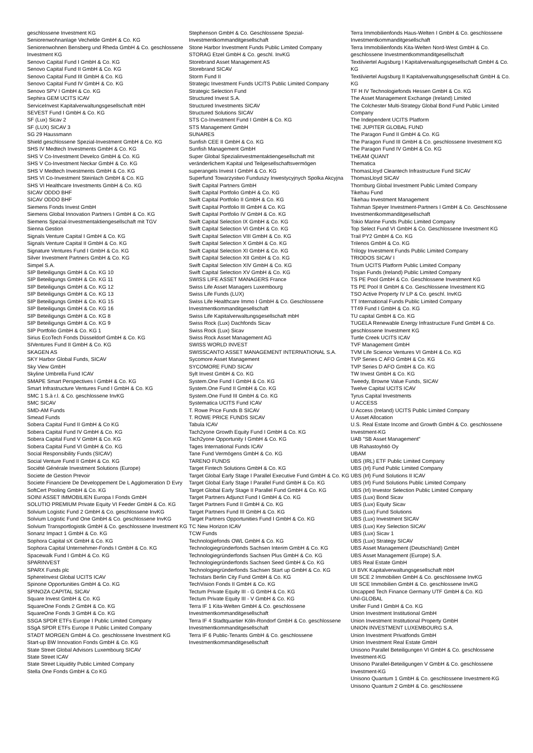geschlossene Investment KG
Seniorenwohnanlage Vechelde GmbH & Co. KG
Seniorenwohnen Bensberg und Rheda GmbH & Co. geschlossene Investment KG
Senovo Capital Fund I GmbH & Co. KG
Senovo Capital Fund II GmbH & Co. KG
Senovo Capital Fund III GmbH & Co. KG
Senovo Capital Fund IV GmbH & Co. KG
Senovo SPV I GmbH & Co. KG
Sephira GEM UCITS ICAV
ServiceInvest Kapitalverwaltungsgesellschaft mbH
SEVEST Fund I GmbH & Co. KG
SF (Lux) Sicav 2
SF (LUX) SICAV 3
SG 29 Haussmann
Shield geschlossene Spezial-Investment GmbH & Co. KG
SHS IV Medtech Investments GmbH & Co. KG
SHS V Co-Investment Develco GmbH & Co. KG
SHS V Co-Investment Neckar GmbH & Co. KG
SHS V Medtech Investments GmbH & Co. KG
SHS VI Co-Investment Steinlach GmbH & Co. KG
SHS VI Healthcare Investments GmbH & Co. KG
SICAV ODDO BHF
SICAV ODDO BHF
Siemens Fonds Invest GmbH
Siemens Global Innovation Partners I GmbH & Co. KG
Siemens Spezial-Investmentaktiengesellschaft mit TGV
Sienna Gestion
Signals Venture Capital I GmbH & Co. KG
Signals Venture Capital II GmbH & Co. KG
Signature Ventures Fund I GmbH & Co. KG
Silver Investment Partners GmbH & Co. KG
Simpel S.A.
SIP Beteiligungs GmbH & Co. KG 10
SIP Beteiligungs GmbH & Co. KG 11
SIP Beteiligungs GmbH & Co. KG 12
SIP Beteiligungs GmbH & Co. KG 13
SIP Beteiligungs GmbH & Co. KG 15
SIP Beteiligungs GmbH & Co. KG 16
SIP Beteiligungs GmbH & Co. KG 8
SIP Beteiligungs GmbH & Co. KG 9
SIP Portfolio GmbH & Co. KG 1
Sirius EcoTech Fonds Düsseldorf GmbH & Co. KG
SIVentures Fund II GmbH & Co. KG
SKAGEN AS
SKY Harbor Global Funds, SICAV
Sky View GmbH
Skyline Umbrella Fund ICAV
SMAPE Smart Perspectives I GmbH & Co. KG
Smart Infrastructure Ventures Fund I GmbH & Co. KG
SMC 1 S.à r.l. & Co. geschlossene InvKG
SMC SICAV
SMD-AM Funds
Smead Funds
Sobera Capital Fund II GmbH & Co KG
Sobera Capital Fund IV GmbH & Co. KG
Sobera Capital Fund V GmbH & Co. KG
Sobera Capital Fund VI GmbH & Co. KG
Social Responsibility Funds (SICAV)
Social Venture Fund II GmbH & Co. KG
Société Générale Investment Solutions (Europe)
Societe de Gestion Prevoir
Societe Financiere De Developpement De L Agglomeration D Evry
SoftCert Pooling GmbH & Co. KG
SOINI ASSET IMMOBILIEN Europa I Fonds GmbH
SOLUTIO PREMIUM Private Equity VI Feeder GmbH & Co. KG
Solvium Logistic Fund 2 GmbH & Co. geschlossene InvKG
Solvium Logistic Fund One GmbH & Co. geschlossene InvKG
Solvium Transportlogistik GmbH & Co. geschlossene Investment KG
Sonanz Impact 1 GmbH & Co. KG
Sophora Capital sX GmbH & Co. KG
Sophora Capital Unternehmer-Fonds I GmbH & Co. KG
Spacewalk Fund I GmbH & Co. KG
SPARINVEST
SPARX Funds plc
SphereInvest Global UCITS ICAV
Spinone Opportunities GmbH & Co. KG
SPINOZA CAPITAL SICAV
Square Invest GmbH & Co. KG
SquareOne Fonds 2 GmbH & Co. KG
SquareOne Fonds 3 GmbH & Co. KG
SSGA SPDR ETFs Europe I Public Limited Company
SSgA SPDR ETFs Europe II Public Limited Company
STADT MORGEN GmbH & Co. geschlossene Investment KG
Start-up BW Innovation Fonds GmbH & Co. KG
State Street Global Advisors Luxembourg SICAV
State Street ICAV
State Street Liquidity Public Limited Company
Stella One Fonds GmbH & Co KG
Stephenson GmbH & Co. Geschlossene Spezial-Investmentkommanditgesellschaft
Stone Harbor Investment Funds Public Limited Company
STORAG Etzel GmbH & Co. geschl. InvKG
Storebrand Asset Management AS
Storebrand SICAV
Storm Fund II
Strategic Investment Funds UCITS Public Limited Company
Strategic Selection Fund
Structured Invest S.A.
Structured Investments SICAV
Structured Solutions SICAV
STS Co-Investment Fund I GmbH & Co. KG
STS Management GmbH
SUNARES
Sunfish CEE II GmbH & Co. KG
Sunfish Management GmbH
Super Global Spezialinvestmentaktiengesellschaft mit veränderlichem Kapital und Teilgesellschaftsvermögen
superangels Invest I GmbH & Co. KG
Superfund Towarzystwo Funduszy Inwestycyjnych Spolka Akcyjna
Swift Capital Partners GmbH
Swift Capital Portfolio GmbH & Co. KG
Swift Capital Portfolio II GmbH & Co. KG
Swift Capital Portfolio III GmbH & Co. KG
Swift Capital Portfolio IV GmbH & Co. KG
Swift Capital Selection IX GmbH & Co. KG
Swift Capital Selection VI GmbH & Co. KG
Swift Capital Selection VIII GmbH & Co. KG
Swift Capital Selection X GmbH & Co. KG
Swift Capital Selection XI GmbH & Co. KG
Swift Capital Selection XII GmbH & Co. KG
Swift Capital Selection XIV GmbH & Co. KG
Swift Capital Selection XV GmbH & Co. KG
SWISS LIFE ASSET MANAGERS France
Swiss Life Asset Managers Luxembourg
Swiss Life Funds (LUX)
Swiss Life Healthcare Immo I GmbH & Co. Geschlossene Investmentkommanditgesellschaft
Swiss Life Kapitalverwaltungsgesellschaft mbH
Swiss Rock (Lux) Dachfonds Sicav
Swiss Rock (Lux) Sicav
Swiss Rock Asset Management AG
SWISS WORLD INVEST
SWISSCANTO ASSET MANAGEMENT INTERNATIONAL S.A.
Sycomore Asset Management
SYCOMORE FUND SICAV
Sylt Invest GmbH & Co. KG
System.One Fund I GmbH & Co. KG
System.One Fund II GmbH & Co. KG
System.One Fund III GmbH & Co. KG
Systematica UCITS Fund ICAV
T. Rowe Price Funds B SICAV
T. ROWE PRICE FUNDS SICAV
Tabula ICAV
Tach2yone Growth Equity Fund I GmbH & Co. KG
Tach2yone Opportunity I GmbH & Co. KG
Tages International Funds ICAV
Tane Fund Vermögens GmbH & Co. KG
TARENO FUNDS
Target Fintech Solutions GmbH & Co. KG
Target Global Early Stage I Parallel Executive Fund GmbH & Co. KG
Target Global Early Stage I Parallel Fund GmbH & Co. KG
Target Global Early Stage II Parallel Fund GmbH & Co. KG
Target Partners Adjunct Fund I GmbH & Co. KG
Target Partners Fund II GmbH & Co. KG
Target Partners Fund III GmbH & Co. KG
Target Partners Opportunities Fund I GmbH & Co. KG
TC New Horizon ICAV
TCW Funds
Technologiefonds OWL GmbH & Co. KG
Technologiegründerfonds Sachsen Interim GmbH & Co. KG
Technologiegründerfonds Sachsen Plus GmbH & Co. KG
Technologiegründerfonds Sachsen Seed GmbH & Co. KG
Technologiegründerfonds Sachsen Start up GmbH & Co. KG
Techstars Berlin City Fund GmbH & Co. KG
TechVision Fonds II GmbH & Co. KG
Tectum Private Equity III - G GmbH & Co. KG
Tectum Private Equity III - V GmbH & Co. KG
Terra IF 1 Kita-Welten GmbH & Co. geschlossene Investmentkommanditgesellschaft
Terra IF 4 Stadtquartier Köln-Rondorf GmbH & Co. geschlossene Investmentkommanditgesellschaft
Terra IF 6 Public-Tenants GmbH & Co. geschlossene Investmentkommanditgesellschaft
Terra Immobilienfonds Haus-Welten I GmbH & Co. geschlossene Investmentkommanditgesellschaft
Terra Immobilienfonds Kita-Welten Nord-West GmbH & Co. geschlossene Investmentkommanditgesellschaft
Textilviertel Augsburg I Kapitalverwaltungsgesellschaft GmbH & Co. KG
Textilviertel Augsburg II Kapitalverwaltungsgesellschaft GmbH & Co. KG
TF H IV Technologiefonds Hessen GmbH & Co. KG
The Asset Management Exchange (Ireland) Limited
The Colchester Multi-Strategy Global Bond Fund Public Limited Company
The Independent UCITS Platform
THE JUPITER GLOBAL FUND
The Paragon Fund II GmbH & Co. KG
The Paragon Fund III GmbH & Co. geschlossene Investment KG
The Paragon Fund IV GmbH & Co. KG
THEAM QUANT
Thematica
ThomasLloyd Cleantech Infrastructure Fund SICAV
ThomasLloyd SICAV
Thornburg Global Investment Public Limited Company
Tikehau Fund
Tikehau Investment Management
Tishman Speyer Investment-Partners I GmbH & Co. Geschlossene Investmentkommanditgesellschaft
Tokio Marine Funds Public Limited Company
Top Select Fund VI GmbH & Co. Geschlossene Investment KG
Trail PY2 GmbH & Co. KG
Trilenos GmbH & Co. KG
Trilogy Investment Funds Public Limited Company
TRIODOS SICAV I
Trium UCITS Platform Public Limited Company
Trojan Funds (Ireland) Public Limited Company
TS PE Pool GmbH & Co. Geschlossene Investment KG
TS PE Pool II GmbH & Co. Geschlossene Investment KG
TSO Active Property IV LP & Co. geschl. InvKG
TT International Funds Public Limited Company
TT49 Fund I GmbH & Co. KG
TU capital GmbH & Co. KG
TUGELA Renewable Energy Infrastructure Fund GmbH & Co. geschlossene Investment KG
Turtle Creek UCITS ICAV
TVF Management GmbH
TVM Life Science Ventures VI GmbH & Co. KG
TVP Series C AFO GmbH & Co. KG
TVP Series D AFO GmbH & Co. KG
TW Invest GmbH & Co. KG
Tweedy, Browne Value Funds, SICAV
Twelve Capital UCITS ICAV
Tyrus Capital Investments
U ACCESS
U Access (Ireland) UCITS Public Limited Company
U Asset Allocation
U.S. Real Estate Income and Growth GmbH & Co. geschlossene Investment-KG
UAB "SB Asset Management"
UB Rahastoyhtiö Oy
UBAM
UBS (IRL) ETF Public Limited Company
UBS (Irl) Fund Public Limited Company
UBS (Irl) Fund Solutions II ICAV
UBS (Irl) Fund Solutions Public Limited Company
UBS (Irl) Investor Selection Public Limited Company
UBS (Lux) Bond Sicav
UBS (Lux) Equity Sicav
UBS (Lux) Fund Solutions
UBS (Lux) Investment SICAV
UBS (Lux) Key Selection SICAV
UBS (Lux) Sicav 1
UBS (Lux) Strategy SICAV
UBS Asset Management (Deutschland) GmbH
UBS Asset Management (Europe) S.A.
UBS Real Estate GmbH
UI BVK Kapitalverwaltungsgesellschaft mbH
UII SCE 2 Immobilien GmbH & Co. geschlossene InvKG
UII SCE Immobilien GmbH & Co. geschlossene InvKG
Uncapped Tech Finance Germany UTF GmbH & Co. KG
UNI-GLOBAL
Unifier Fund I GmbH & Co. KG
Union Investment Institutional GmbH
Union Investment Institutional Property GmbH
UNION INVESTMENT LUXEMBOURG S.A.
Union Investment Privatfonds GmbH
Union Investment Real Estate GmbH
Unisono Parallel Beteiligungen VI GmbH & Co. geschlossene Investment-KG
Unisono Parallel-Beteiligungen V GmbH & Co. geschlossene Investment-KG
Unisono Quantum 1 GmbH & Co. geschlossene Investment-KG
Unisono Quantum 2 GmbH & Co. geschlossene